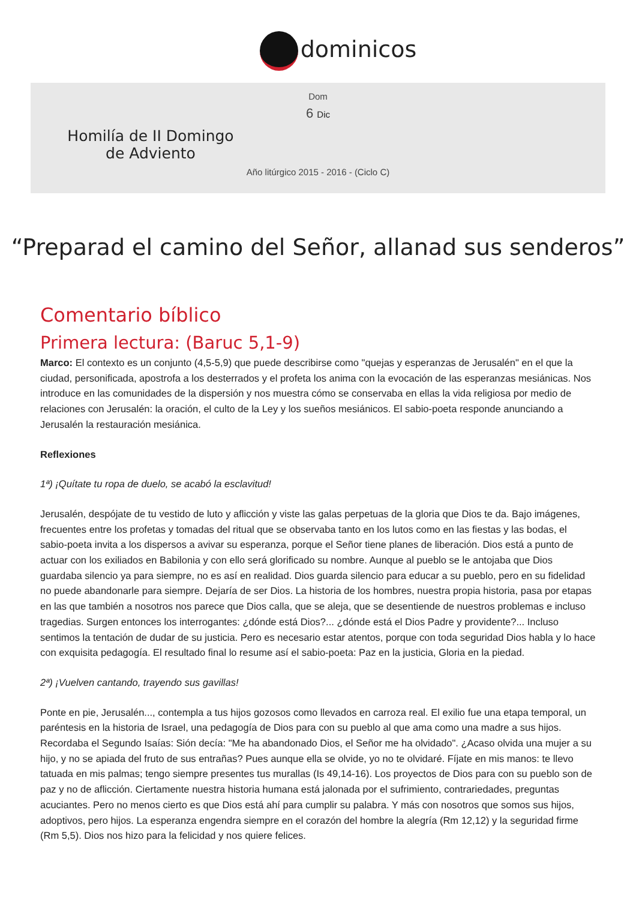dominicos
Dom
6 Dic
Homilía de II Domingo de Adviento
Año litúrgico 2015 - 2016 - (Ciclo C)
“Preparad el camino del Señor, allanad sus senderos”
Comentario bíblico
Primera lectura: (Baruc 5,1-9)
Marco: El contexto es un conjunto (4,5-5,9) que puede describirse como "quejas y esperanzas de Jerusalén" en el que la ciudad, personificada, apostrofa a los desterrados y el profeta los anima con la evocación de las esperanzas mesiánicas. Nos introduce en las comunidades de la dispersión y nos muestra cómo se conservaba en ellas la vida religiosa por medio de relaciones con Jerusalén: la oración, el culto de la Ley y los sueños mesiánicos. El sabio-poeta responde anunciando a Jerusalén la restauración mesiánica.
Reflexiones
1ª) ¡Quítate tu ropa de duelo, se acabó la esclavitud!
Jerusalén, despójate de tu vestido de luto y aflicción y viste las galas perpetuas de la gloria que Dios te da. Bajo imágenes, frecuentes entre los profetas y tomadas del ritual que se observaba tanto en los lutos como en las fiestas y las bodas, el sabio-poeta invita a los dispersos a avivar su esperanza, porque el Señor tiene planes de liberación. Dios está a punto de actuar con los exiliados en Babilonia y con ello será glorificado su nombre. Aunque al pueblo se le antojaba que Dios guardaba silencio ya para siempre, no es así en realidad. Dios guarda silencio para educar a su pueblo, pero en su fidelidad no puede abandonarle para siempre. Dejaría de ser Dios. La historia de los hombres, nuestra propia historia, pasa por etapas en las que también a nosotros nos parece que Dios calla, que se aleja, que se desentiende de nuestros problemas e incluso tragedias. Surgen entonces los interrogantes: ¿dónde está Dios?... ¿dónde está el Dios Padre y providente?... Incluso sentimos la tentación de dudar de su justicia. Pero es necesario estar atentos, porque con toda seguridad Dios habla y lo hace con exquisita pedagogía. El resultado final lo resume así el sabio-poeta: Paz en la justicia, Gloria en la piedad.
2ª) ¡Vuelven cantando, trayendo sus gavillas!
Ponte en pie, Jerusalén..., contempla a tus hijos gozosos como llevados en carroza real. El exilio fue una etapa temporal, un paréntesis en la historia de Israel, una pedagogía de Dios para con su pueblo al que ama como una madre a sus hijos. Recordaba el Segundo Isaías: Sión decía: "Me ha abandonado Dios, el Señor me ha olvidado". ¿Acaso olvida una mujer a su hijo, y no se apiada del fruto de sus entrañas? Pues aunque ella se olvide, yo no te olvidaré. Fíjate en mis manos: te llevo tatuada en mis palmas; tengo siempre presentes tus murallas (Is 49,14-16). Los proyectos de Dios para con su pueblo son de paz y no de aflicción. Ciertamente nuestra historia humana está jalonada por el sufrimiento, contrariedades, preguntas acuciantes. Pero no menos cierto es que Dios está ahí para cumplir su palabra. Y más con nosotros que somos sus hijos, adoptivos, pero hijos. La esperanza engendra siempre en el corazón del hombre la alegría (Rm 12,12) y la seguridad firme (Rm 5,5). Dios nos hizo para la felicidad y nos quiere felices.